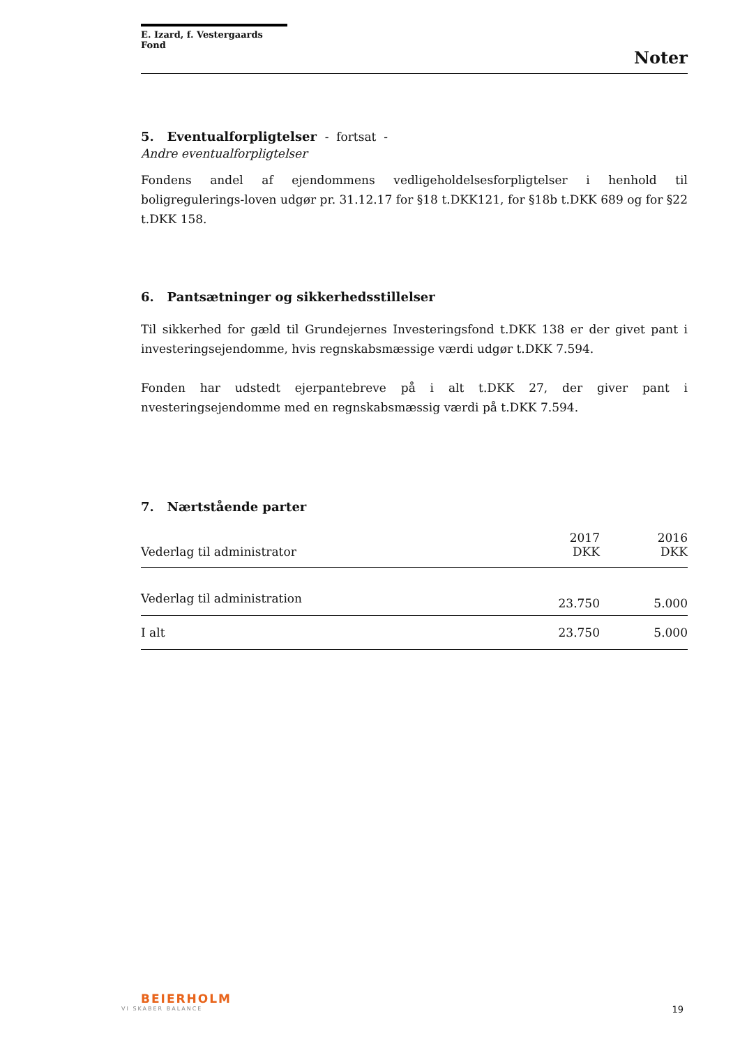E. Izard, f. Vestergaards Fond
Noter
5. Eventualforpligtelser - fortsat -
Andre eventualforpligtelser
Fondens andel af ejendommens vedligeholdelsesforpligtelser i henhold til boligregulerings-loven udgør pr. 31.12.17 for §18 t.DKK121, for §18b t.DKK 689 og for §22 t.DKK 158.
6. Pantsætninger og sikkerhedsstillelser
Til sikkerhed for gæld til Grundejernes Investeringsfond t.DKK 138 er der givet pant i investeringsejendomme, hvis regnskabsmæssige værdi udgør t.DKK 7.594.
Fonden har udstedt ejerpantebreve på i alt t.DKK 27, der giver pant i nvesteringsejendomme med en regnskabsmæssig værdi på t.DKK 7.594.
7. Nærtstående parter
| Vederlag til administrator | 2017 DKK | 2016 DKK |
| --- | --- | --- |
| Vederlag til administration | 23.750 | 5.000 |
| I alt | 23.750 | 5.000 |
BEIERHOLM
VI SKABER BALANCE
19